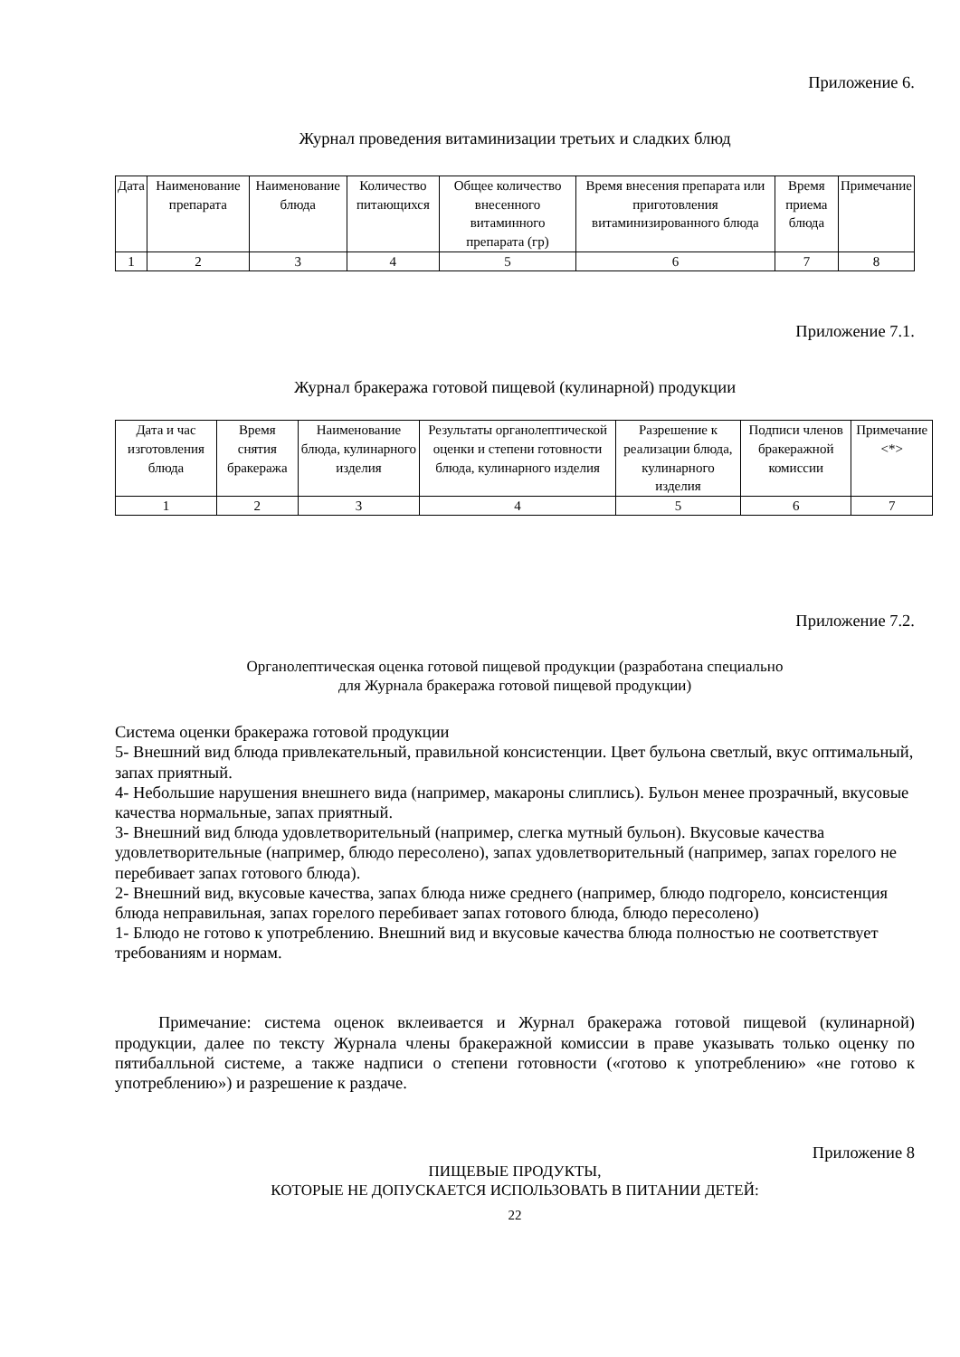Приложение 6.
Журнал проведения витаминизации третьих и сладких блюд
| Дата | Наименование препарата | Наименование блюда | Количество питающихся | Общее количество внесенного витаминного препарата (гр) | Время внесения препарата или приготовления витаминизированного блюда | Время приема блюда | Примечание |
| 1 | 2 | 3 | 4 | 5 | 6 | 7 | 8 |
Приложение 7.1.
Журнал бракеража готовой пищевой (кулинарной) продукции
| Дата и час изготовления блюда | Время снятия бракеража | Наименование блюда, кулинарного изделия | Результаты органолептической оценки и степени готовности блюда, кулинарного изделия | Разрешение к реализации блюда, кулинарного изделия | Подписи членов бракеражной комиссии | Примечание <*> |
| 1 | 2 | 3 | 4 | 5 | 6 | 7 |
Приложение 7.2.
Органолептическая оценка готовой пищевой продукции (разработана специально
для Журнала бракеража готовой пищевой продукции)
Система оценки бракеража готовой продукции
5- Внешний вид блюда привлекательный, правильной консистенции. Цвет бульона светлый, вкус оптимальный, запах приятный.
4- Небольшие нарушения внешнего вида (например, макароны слиплись). Бульон менее прозрачный, вкусовые качества нормальные, запах приятный.
3- Внешний вид блюда удовлетворительный (например, слегка мутный бульон). Вкусовые качества удовлетворительные (например, блюдо пересолено), запах удовлетворительный (например, запах горелого не перебивает запах готового блюда).
2- Внешний вид, вкусовые качества, запах блюда ниже среднего (например, блюдо подгорело, консистенция блюда неправильная, запах горелого перебивает запах готового блюда, блюдо пересолено)
1- Блюдо не готово к употреблению. Внешний вид и вкусовые качества блюда полностью не соответствует требованиям и нормам.
Примечание: система оценок вклеивается и Журнал бракеража готовой пищевой (кулинарной) продукции, далее по тексту Журнала члены бракеражной комиссии в праве указывать только оценку по пятибалльной системе, а также надписи о степени готовности («готово к употреблению» «не готово к употреблению») и разрешение к раздаче.
Приложение 8
ПИЩЕВЫЕ ПРОДУКТЫ,
КОТОРЫЕ НЕ ДОПУСКАЕТСЯ ИСПОЛЬЗОВАТЬ В ПИТАНИИ ДЕТЕЙ:
22